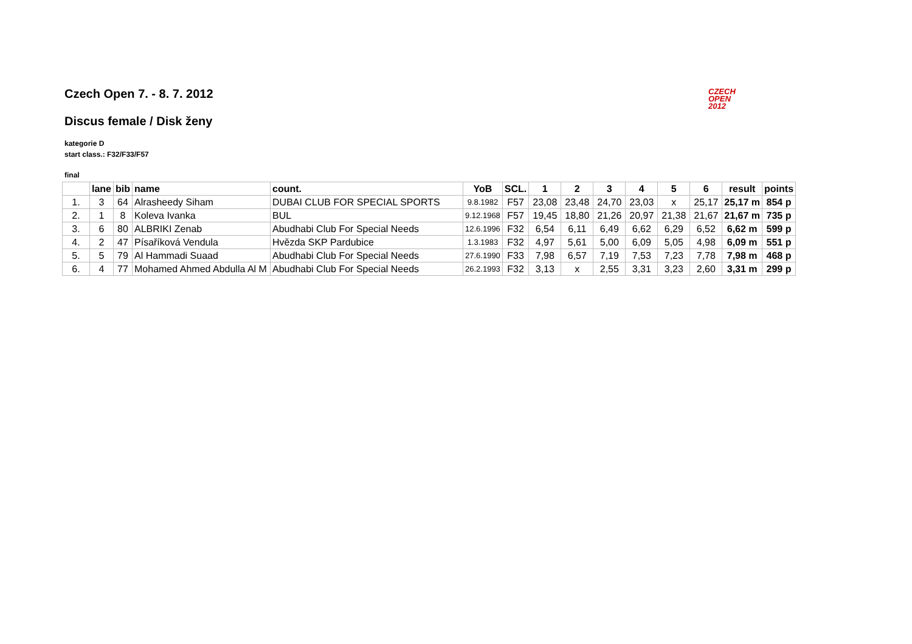CZECH
OPEN
2012
Czech Open 7. - 8. 7. 2012
Discus female / Disk ženy
kategorie D
start class.: F32/F33/F57
final
| | lane | bib | name | count. | YoB | SCL. | 1 | 2 | 3 | 4 | 5 | 6 | result | points |
| --- | --- | --- | --- | --- | --- | --- | --- | --- | --- | --- | --- | --- | --- | --- |
| 1. | 3 | 64 | Alrasheedy Siham | DUBAI CLUB FOR SPECIAL SPORTS | 9.8.1982 | F57 | 23,08 | 23,48 | 24,70 | 23,03 | x | 25,17 | 25,17 m | 854 p |
| 2. | 1 | 8 | Koleva Ivanka | BUL | 9.12.1968 | F57 | 19,45 | 18,80 | 21,26 | 20,97 | 21,38 | 21,67 | 21,67 m | 735 p |
| 3. | 6 | 80 | ALBRIKI Zenab | Abudhabi Club For Special Needs | 12.6.1996 | F32 | 6,54 | 6,11 | 6,49 | 6,62 | 6,29 | 6,52 | 6,62 m | 599 p |
| 4. | 2 | 47 | Písaříková Vendula | Hvězda SKP Pardubice | 1.3.1983 | F32 | 4,97 | 5,61 | 5,00 | 6,09 | 5,05 | 4,98 | 6,09 m | 551 p |
| 5. | 5 | 79 | Al Hammadi Suaad | Abudhabi Club For Special Needs | 27.6.1990 | F33 | 7,98 | 6,57 | 7,19 | 7,53 | 7,23 | 7,78 | 7,98 m | 468 p |
| 6. | 4 | 77 | Mohamed Ahmed Abdulla Al M | Abudhabi Club For Special Needs | 26.2.1993 | F32 | 3,13 | x | 2,55 | 3,31 | 3,23 | 2,60 | 3,31 m | 299 p |